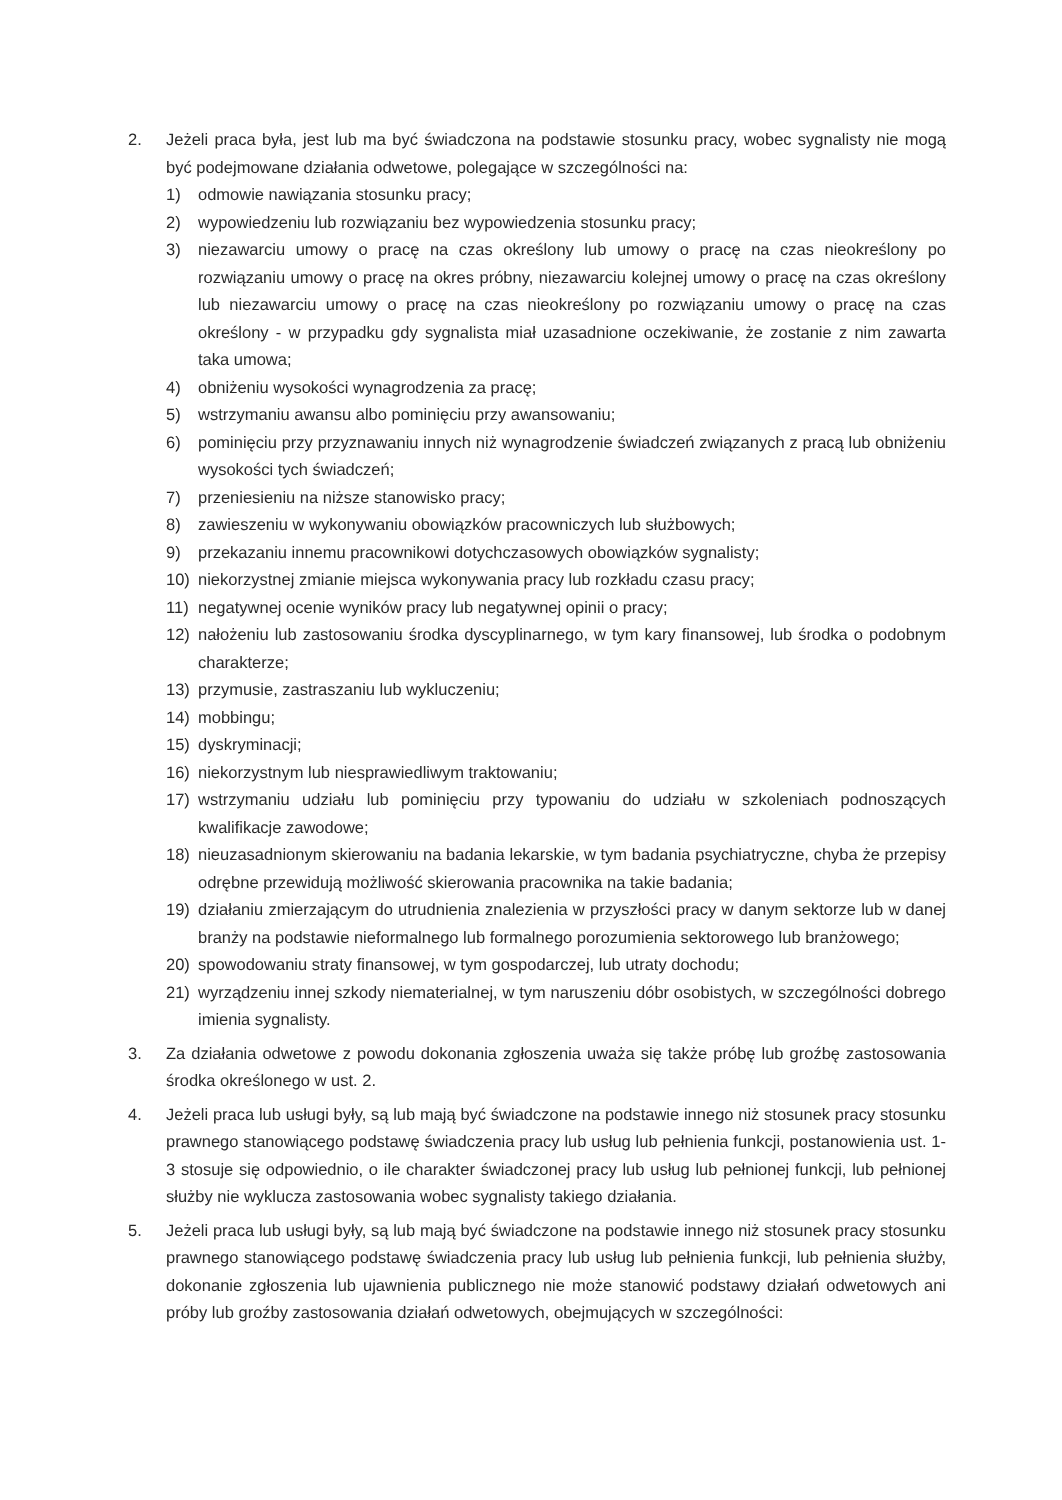2. Jeżeli praca była, jest lub ma być świadczona na podstawie stosunku pracy, wobec sygnalisty nie mogą być podejmowane działania odwetowe, polegające w szczególności na:
1) odmowie nawiązania stosunku pracy;
2) wypowiedzeniu lub rozwiązaniu bez wypowiedzenia stosunku pracy;
3) niezawarciu umowy o pracę na czas określony lub umowy o pracę na czas nieokreślony po rozwiązaniu umowy o pracę na okres próbny, niezawarciu kolejnej umowy o pracę na czas określony lub niezawarciu umowy o pracę na czas nieokreślony po rozwiązaniu umowy o pracę na czas określony - w przypadku gdy sygnalista miał uzasadnione oczekiwanie, że zostanie z nim zawarta taka umowa;
4) obniżeniu wysokości wynagrodzenia za pracę;
5) wstrzymaniu awansu albo pominięciu przy awansowaniu;
6) pominięciu przy przyznawaniu innych niż wynagrodzenie świadczeń związanych z pracą lub obniżeniu wysokości tych świadczeń;
7) przeniesieniu na niższe stanowisko pracy;
8) zawieszeniu w wykonywaniu obowiązków pracowniczych lub służbowych;
9) przekazaniu innemu pracownikowi dotychczasowych obowiązków sygnalisty;
10) niekorzystnej zmianie miejsca wykonywania pracy lub rozkładu czasu pracy;
11) negatywnej ocenie wyników pracy lub negatywnej opinii o pracy;
12) nałożeniu lub zastosowaniu środka dyscyplinarnego, w tym kary finansowej, lub środka o podobnym charakterze;
13) przymusie, zastraszaniu lub wykluczeniu;
14) mobbingu;
15) dyskryminacji;
16) niekorzystnym lub niesprawiedliwym traktowaniu;
17) wstrzymaniu udziału lub pominięciu przy typowaniu do udziału w szkoleniach podnoszących kwalifikacje zawodowe;
18) nieuzasadnionym skierowaniu na badania lekarskie, w tym badania psychiatryczne, chyba że przepisy odrębne przewidują możliwość skierowania pracownika na takie badania;
19) działaniu zmierzającym do utrudnienia znalezienia w przyszłości pracy w danym sektorze lub w danej branży na podstawie nieformalnego lub formalnego porozumienia sektorowego lub branżowego;
20) spowodowaniu straty finansowej, w tym gospodarczej, lub utraty dochodu;
21) wyrządzeniu innej szkody niematerialnej, w tym naruszeniu dóbr osobistych, w szczególności dobrego imienia sygnalisty.
3. Za działania odwetowe z powodu dokonania zgłoszenia uważa się także próbę lub groźbę zastosowania środka określonego w ust. 2.
4. Jeżeli praca lub usługi były, są lub mają być świadczone na podstawie innego niż stosunek pracy stosunku prawnego stanowiącego podstawę świadczenia pracy lub usług lub pełnienia funkcji, postanowienia ust. 1-3 stosuje się odpowiednio, o ile charakter świadczonej pracy lub usług lub pełnionej funkcji, lub pełnionej służby nie wyklucza zastosowania wobec sygnalisty takiego działania.
5. Jeżeli praca lub usługi były, są lub mają być świadczone na podstawie innego niż stosunek pracy stosunku prawnego stanowiącego podstawę świadczenia pracy lub usług lub pełnienia funkcji, lub pełnienia służby, dokonanie zgłoszenia lub ujawnienia publicznego nie może stanowić podstawy działań odwetowych ani próby lub groźby zastosowania działań odwetowych, obejmujących w szczególności: